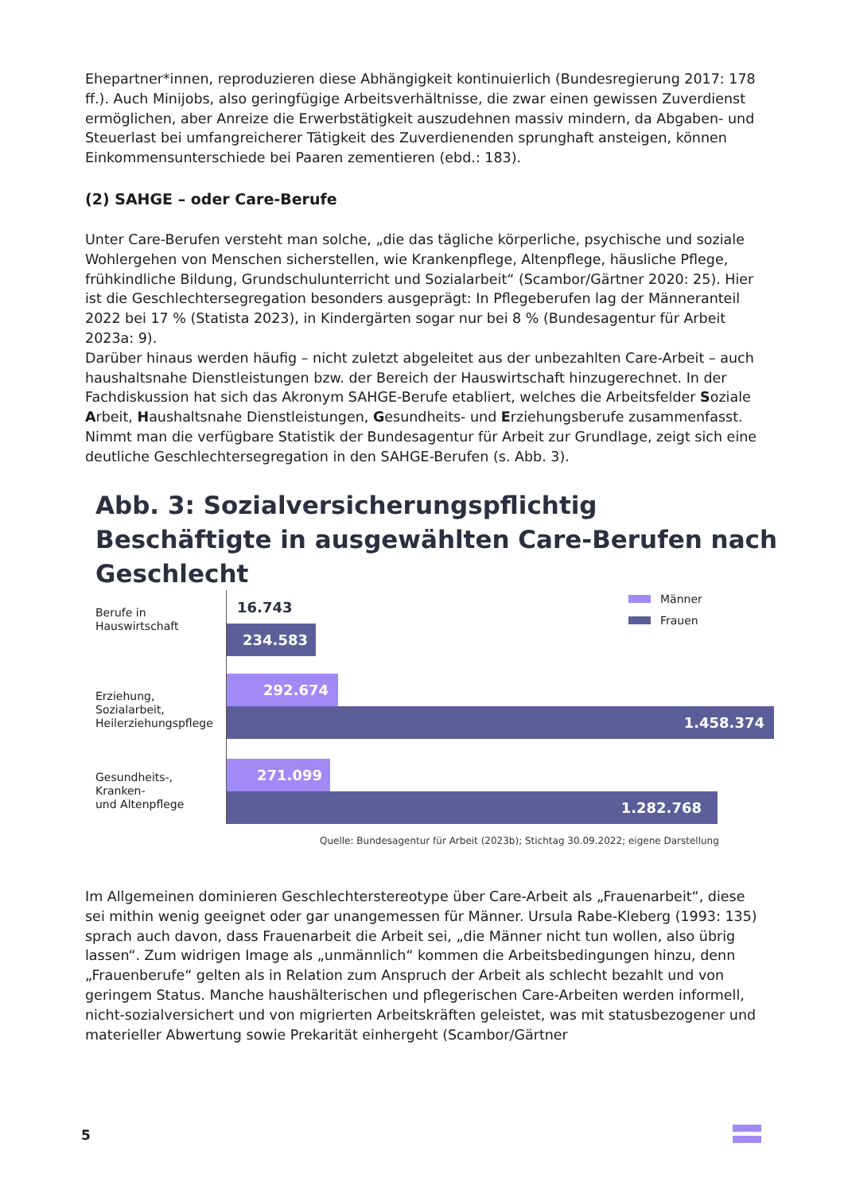Ehepartner*innen, reproduzieren diese Abhängigkeit kontinuierlich (Bundesregierung 2017: 178 ff.). Auch Minijobs, also geringfügige Arbeitsverhältnisse, die zwar einen gewissen Zuver­dienst ermöglichen, aber Anreize die Erwerbstätigkeit auszudehnen massiv mindern, da Ab­gaben- und Steuerlast bei umfangreicherer Tätigkeit des Zuverdienenden sprunghaft anstei­gen, können Einkommensunterschiede bei Paaren zementieren (ebd.: 183).
(2) SAHGE – oder Care-Berufe
Unter Care-Berufen versteht man solche, „die das tägliche körperliche, psychische und sozi­ale Wohlergehen von Menschen sicherstellen, wie Krankenpflege, Altenpflege, häusliche Pflege, frühkindliche Bildung, Grundschulunterricht und Sozialarbeit“ (Scambor/Gärtner 2020: 25). Hier ist die Geschlechtersegregation besonders ausgeprägt: In Pflegeberufen lag der Männeranteil 2022 bei 17 % (Statista 2023), in Kindergärten sogar nur bei 8 % (Bunde­sagentur für Arbeit 2023a: 9).
Darüber hinaus werden häufig – nicht zuletzt abgeleitet aus der unbezahlten Care-Arbeit – auch haushaltsnahe Dienstleistungen bzw. der Bereich der Hauswirtschaft hinzugerechnet. In der Fachdiskussion hat sich das Akronym SAHGE-Berufe etabliert, welches die Arbeitsfelder Soziale Arbeit, Haushaltsnahe Dienstleistungen, Gesundheits- und Erziehungsberufe zusam­menfasst. Nimmt man die verfügbare Statistik der Bundesagentur für Arbeit zur Grundlage, zeigt sich eine deutliche Geschlechtersegregation in den SAHGE-Berufen (s. Abb. 3).
Abb. 3: Sozialversicherungspflichtig Beschäftigte in ausgewählten Care-Berufen nach Geschlecht
Berufe in
Hauswirtschaft
Erziehung,
Sozialarbeit,
Heilerziehungspflege
Gesundheits-,
Kranken-
und Altenpflege
16.743
234.583
292.674
1.458.374
271.099
1.282.768
Männer
Frauen
Quelle: Bundesagentur für Arbeit (2023b); Stichtag 30.09.2022; eigene Darstellung
Im Allgemeinen dominieren Geschlechterstereotype über Care-Arbeit als „Frauenarbeit“, diese sei mithin wenig geeignet oder gar unangemessen für Männer. Ursula Rabe-Kleberg (1993: 135) sprach auch davon, dass Frauenarbeit die Arbeit sei, „die Männer nicht tun wol­len, also übrig lassen“. Zum widrigen Image als „unmännlich“ kommen die Arbeitsbedingungen hinzu, denn „Frauenberufe“ gelten als in Relation zum Anspruch der Arbeit als schlecht be­zahlt und von geringem Status. Manche haushälterischen und pflegerischen Care-Arbeiten werden informell, nicht-sozialversichert und von migrierten Arbeitskräften geleistet, was mit statusbezogener und materieller Abwertung sowie Prekarität einhergeht (Scambor/Gärtner
5